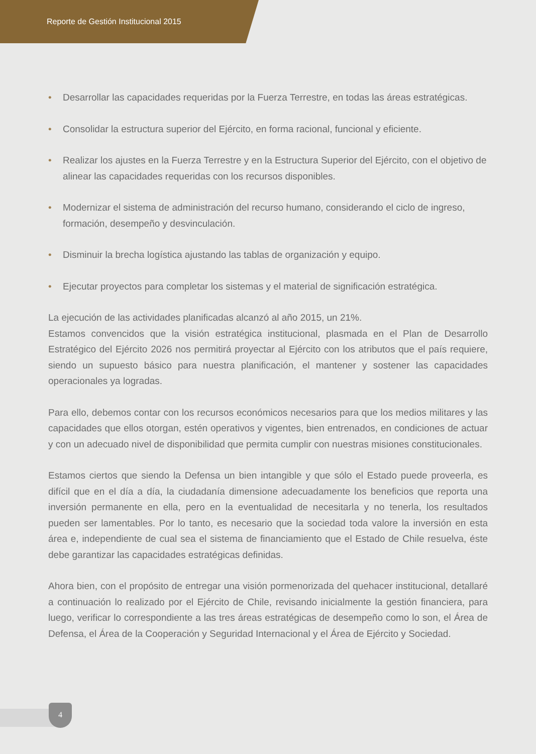Reporte de Gestión Institucional 2015
• Desarrollar las capacidades requeridas por la Fuerza Terrestre, en todas las áreas estratégicas.
• Consolidar la estructura superior del Ejército, en forma racional, funcional y eficiente.
• Realizar los ajustes en la Fuerza Terrestre y en la Estructura Superior del Ejército, con el objetivo de alinear las capacidades requeridas con los recursos disponibles.
• Modernizar el sistema de administración del recurso humano, considerando el ciclo de ingreso, formación, desempeño y desvinculación.
• Disminuir la brecha logística ajustando las tablas de organización y equipo.
• Ejecutar proyectos para completar los sistemas y el material de significación estratégica.
La ejecución de las actividades planificadas alcanzó al año 2015, un 21%.
Estamos convencidos que la visión estratégica institucional, plasmada en el Plan de Desarrollo Estratégico del Ejército 2026 nos permitirá proyectar al Ejército con los atributos que el país requiere, siendo un supuesto básico para nuestra planificación, el mantener y sostener las capacidades operacionales ya logradas.
Para ello, debemos contar con los recursos económicos necesarios para que los medios militares y las capacidades que ellos otorgan, estén operativos y vigentes, bien entrenados, en condiciones de actuar y con un adecuado nivel de disponibilidad que permita cumplir con nuestras misiones constitucionales.
Estamos ciertos que siendo la Defensa un bien intangible y que sólo el Estado puede proveerla, es difícil que en el día a día, la ciudadanía dimensione adecuadamente los beneficios que reporta una inversión permanente en ella, pero en la eventualidad de necesitarla y no tenerla, los resultados pueden ser lamentables. Por lo tanto, es necesario que la sociedad toda valore la inversión en esta área e, independiente de cual sea el sistema de financiamiento que el Estado de Chile resuelva, éste debe garantizar las capacidades estratégicas definidas.
Ahora bien, con el propósito de entregar una visión pormenorizada del quehacer institucional, detallaré a continuación lo realizado por el Ejército de Chile, revisando inicialmente la gestión financiera, para luego, verificar lo correspondiente a las tres áreas estratégicas de desempeño como lo son, el Área de Defensa, el Área de la Cooperación y Seguridad Internacional y el Área de Ejército y Sociedad.
4